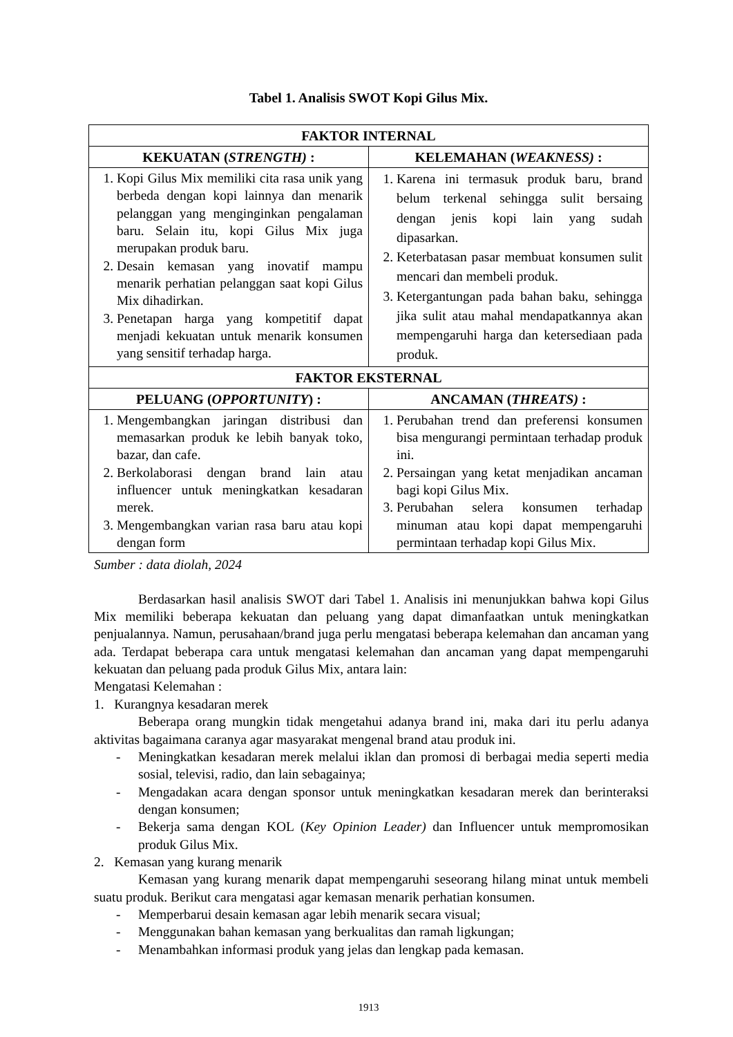Tabel 1. Analisis SWOT Kopi Gilus Mix.
| FAKTOR INTERNAL | |
| --- | --- |
| KEKUATAN ( STRENGTH) : | KELEMAHAN ( WEAKNESS) : |
| 1. Kopi Gilus Mix memiliki cita rasa unik yang berbeda dengan kopi lainnya dan menarik pelanggan yang menginginkan pengalaman baru. Selain itu, kopi Gilus Mix juga merupakan produk baru. 2. Desain kemasan yang inovatif mampu menarik perhatian pelanggan saat kopi Gilus Mix dihadirkan. 3. Penetapan harga yang kompetitif dapat menjadi kekuatan untuk menarik konsumen yang sensitif terhadap harga. | 1. Karena ini termasuk produk baru, brand belum terkenal sehingga sulit bersaing dengan jenis kopi lain yang sudah dipasarkan. 2. Keterbatasan pasar membuat konsumen sulit mencari dan membeli produk. 3. Ketergantungan pada bahan baku, sehingga jika sulit atau mahal mendapatkannya akan mempengaruhi harga dan ketersediaan pada produk. |
| FAKTOR EKSTERNAL | |
| PELUANG ( OPPORTUNITY ) : | ANCAMAN ( THREATS) : |
| 1. Mengembangkan jaringan distribusi dan memasarkan produk ke lebih banyak toko, bazar, dan cafe. 2. Berkolaborasi dengan brand lain atau influencer untuk meningkatkan kesadaran merek. 3. Mengembangkan varian rasa baru atau kopi dengan form | 1. Perubahan trend dan preferensi konsumen bisa mengurangi permintaan terhadap produk ini. 2. Persaingan yang ketat menjadikan ancaman bagi kopi Gilus Mix. 3. Perubahan selera konsumen terhadap minuman atau kopi dapat mempengaruhi permintaan terhadap kopi Gilus Mix. |
Sumber : data diolah, 2024
Berdasarkan hasil analisis SWOT dari Tabel 1. Analisis ini menunjukkan bahwa kopi Gilus Mix memiliki beberapa kekuatan dan peluang yang dapat dimanfaatkan untuk meningkatkan penjualannya. Namun, perusahaan/brand juga perlu mengatasi beberapa kelemahan dan ancaman yang ada. Terdapat beberapa cara untuk mengatasi kelemahan dan ancaman yang dapat mempengaruhi kekuatan dan peluang pada produk Gilus Mix, antara lain:
Mengatasi Kelemahan :
1. Kurangnya kesadaran merek
Beberapa orang mungkin tidak mengetahui adanya brand ini, maka dari itu perlu adanya aktivitas bagaimana caranya agar masyarakat mengenal brand atau produk ini.
- Meningkatkan kesadaran merek melalui iklan dan promosi di berbagai media seperti media sosial, televisi, radio, dan lain sebagainya;
- Mengadakan acara dengan sponsor untuk meningkatkan kesadaran merek dan berinteraksi dengan konsumen;
- Bekerja sama dengan KOL (Key Opinion Leader) dan Influencer untuk mempromosikan produk Gilus Mix.
2. Kemasan yang kurang menarik
Kemasan yang kurang menarik dapat mempengaruhi seseorang hilang minat untuk membeli suatu produk. Berikut cara mengatasi agar kemasan menarik perhatian konsumen.
- Memperbarui desain kemasan agar lebih menarik secara visual;
- Menggunakan bahan kemasan yang berkualitas dan ramah ligkungan;
- Menambahkan informasi produk yang jelas dan lengkap pada kemasan.
1913